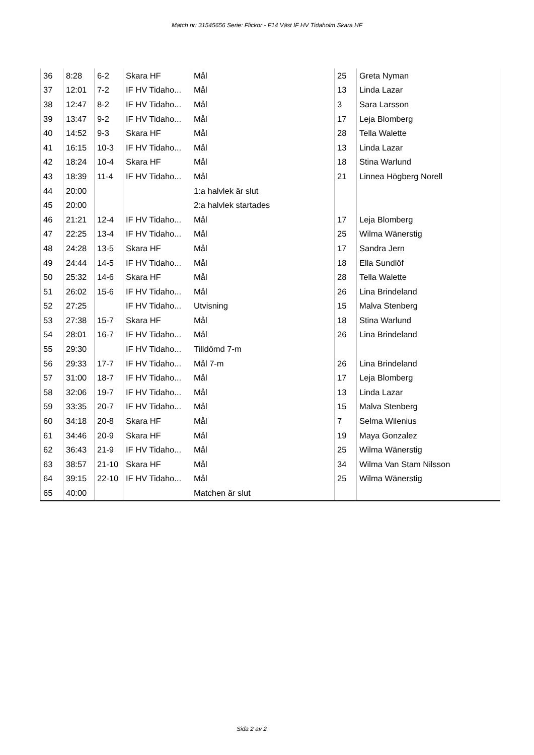Match nr: 31545656 Serie: Flickor - F14 Väst IF HV Tidaholm Skara HF
| 36 | 8:28 | 6-2 | Skara HF | Mål | 25 | Greta Nyman |
| 37 | 12:01 | 7-2 | IF HV Tidaho... | Mål | 13 | Linda Lazar |
| 38 | 12:47 | 8-2 | IF HV Tidaho... | Mål | 3 | Sara Larsson |
| 39 | 13:47 | 9-2 | IF HV Tidaho... | Mål | 17 | Leja Blomberg |
| 40 | 14:52 | 9-3 | Skara HF | Mål | 28 | Tella Walette |
| 41 | 16:15 | 10-3 | IF HV Tidaho... | Mål | 13 | Linda Lazar |
| 42 | 18:24 | 10-4 | Skara HF | Mål | 18 | Stina Warlund |
| 43 | 18:39 | 11-4 | IF HV Tidaho... | Mål | 21 | Linnea Högberg Norell |
| 44 | 20:00 | | | 1:a halvlek är slut | | |
| 45 | 20:00 | | | 2:a halvlek startades | | |
| 46 | 21:21 | 12-4 | IF HV Tidaho... | Mål | 17 | Leja Blomberg |
| 47 | 22:25 | 13-4 | IF HV Tidaho... | Mål | 25 | Wilma Wänerstig |
| 48 | 24:28 | 13-5 | Skara HF | Mål | 17 | Sandra Jern |
| 49 | 24:44 | 14-5 | IF HV Tidaho... | Mål | 18 | Ella Sundlöf |
| 50 | 25:32 | 14-6 | Skara HF | Mål | 28 | Tella Walette |
| 51 | 26:02 | 15-6 | IF HV Tidaho... | Mål | 26 | Lina Brindeland |
| 52 | 27:25 | | IF HV Tidaho... | Utvisning | 15 | Malva Stenberg |
| 53 | 27:38 | 15-7 | Skara HF | Mål | 18 | Stina Warlund |
| 54 | 28:01 | 16-7 | IF HV Tidaho... | Mål | 26 | Lina Brindeland |
| 55 | 29:30 | | IF HV Tidaho... | Tilldömd 7-m | | |
| 56 | 29:33 | 17-7 | IF HV Tidaho... | Mål 7-m | 26 | Lina Brindeland |
| 57 | 31:00 | 18-7 | IF HV Tidaho... | Mål | 17 | Leja Blomberg |
| 58 | 32:06 | 19-7 | IF HV Tidaho... | Mål | 13 | Linda Lazar |
| 59 | 33:35 | 20-7 | IF HV Tidaho... | Mål | 15 | Malva Stenberg |
| 60 | 34:18 | 20-8 | Skara HF | Mål | 7 | Selma Wilenius |
| 61 | 34:46 | 20-9 | Skara HF | Mål | 19 | Maya Gonzalez |
| 62 | 36:43 | 21-9 | IF HV Tidaho... | Mål | 25 | Wilma Wänerstig |
| 63 | 38:57 | 21-10 | Skara HF | Mål | 34 | Wilma Van Stam Nilsson |
| 64 | 39:15 | 22-10 | IF HV Tidaho... | Mål | 25 | Wilma Wänerstig |
| 65 | 40:00 | | | Matchen är slut | | |
Sida 2 av 2